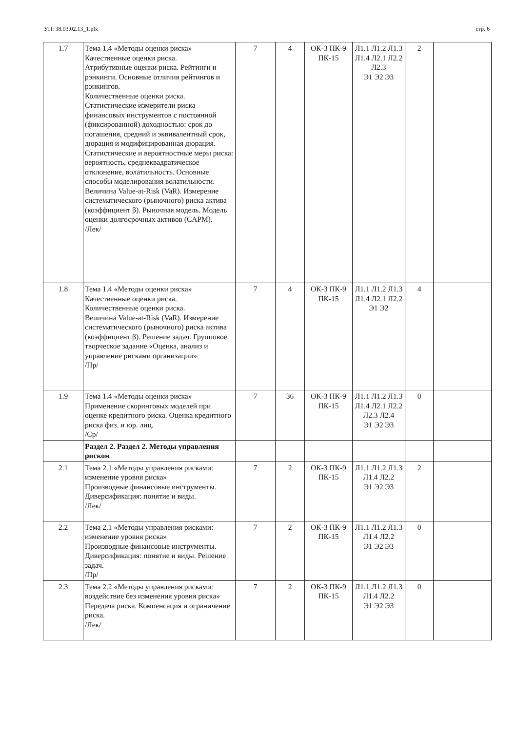УП: 38.03.02.13_1.plx стр. 6
| 1.7 | Тема 1.4 «Методы оценки риска» Качественные оценки риска. Атрибутивные оценки риска. Рейтинги и рэнкинги. Основные отличия рейтингов и рэнкингов. Количественные оценки риска. Статистические измерители риска финансовых инструментов с постоянной (фиксированной) доходностью: срок до погашения, средний и эквивалентный срок, дюрация и модифицированная дюрация. Статистические и вероятностные меры риска: вероятность, среднеквадратическое отклонение, волатильность. Основные способы моделирования волатильности. Величина Value-at-Risk (VaR). Измерение систематического (рыночного) риска актива (коэффициент β). Рыночная модель. Модель оценки долгосрочных активов (CAPM). /Лек/ | 7 | 4 | ОК-3 ПК-9 ПК-15 | Л1.1 Л1.2 Л1.3 Л1.4 Л2.1 Л2.2 Л2.3 Э1 Э2 Э3 | 2 | |
| 1.8 | Тема 1.4 «Методы оценки риска» Качественные оценки риска. Количественные оценки риска. Величина Value-at-Risk (VaR). Измерение систематического (рыночного) риска актива (коэффициент β). Решение задач. Групповое творческое задание «Оценка, анализ и управление рисками организации». /Пр/ | 7 | 4 | ОК-3 ПК-9 ПК-15 | Л1.1 Л1.2 Л1.3 Л1.4 Л2.1 Л2.2 Э1 Э2 | 4 | |
| 1.9 | Тема 1.4 «Методы оценки риска» Применение скоринговых моделей при оценке кредитного риска. Оценка кредитного риска физ. и юр. лиц. /Ср/ | 7 | 36 | ОК-3 ПК-9 ПК-15 | Л1.1 Л1.2 Л1.3 Л1.4 Л2.1 Л2.2 Л2.3 Л2.4 Э1 Э2 Э3 | 0 | |
| | Раздел 2. Раздел 2. Методы управления риском | | | | | | |
| 2.1 | Тема 2.1 «Методы управления рисками: изменение уровня риска» Производные финансовые инструменты. Диверсификация: понятие и виды. /Лек/ | 7 | 2 | ОК-3 ПК-9 ПК-15 | Л1.1 Л1.2 Л1.3 Л1.4 Л2.2 Э1 Э2 Э3 | 2 | |
| 2.2 | Тема 2.1 «Методы управления рисками: изменение уровня риска» Производные финансовые инструменты. Диверсификация: понятие и виды. Решение задач. /Пр/ | 7 | 2 | ОК-3 ПК-9 ПК-15 | Л1.1 Л1.2 Л1.3 Л1.4 Л2.2 Э1 Э2 Э3 | 0 | |
| 2.3 | Тема 2.2 «Методы управления рисками: воздействие без изменения уровня риска» Передача риска. Компенсация и ограничение риска. /Лек/ | 7 | 2 | ОК-3 ПК-9 ПК-15 | Л1.1 Л1.2 Л1.3 Л1.4 Л2.2 Э1 Э2 Э3 | 0 | |